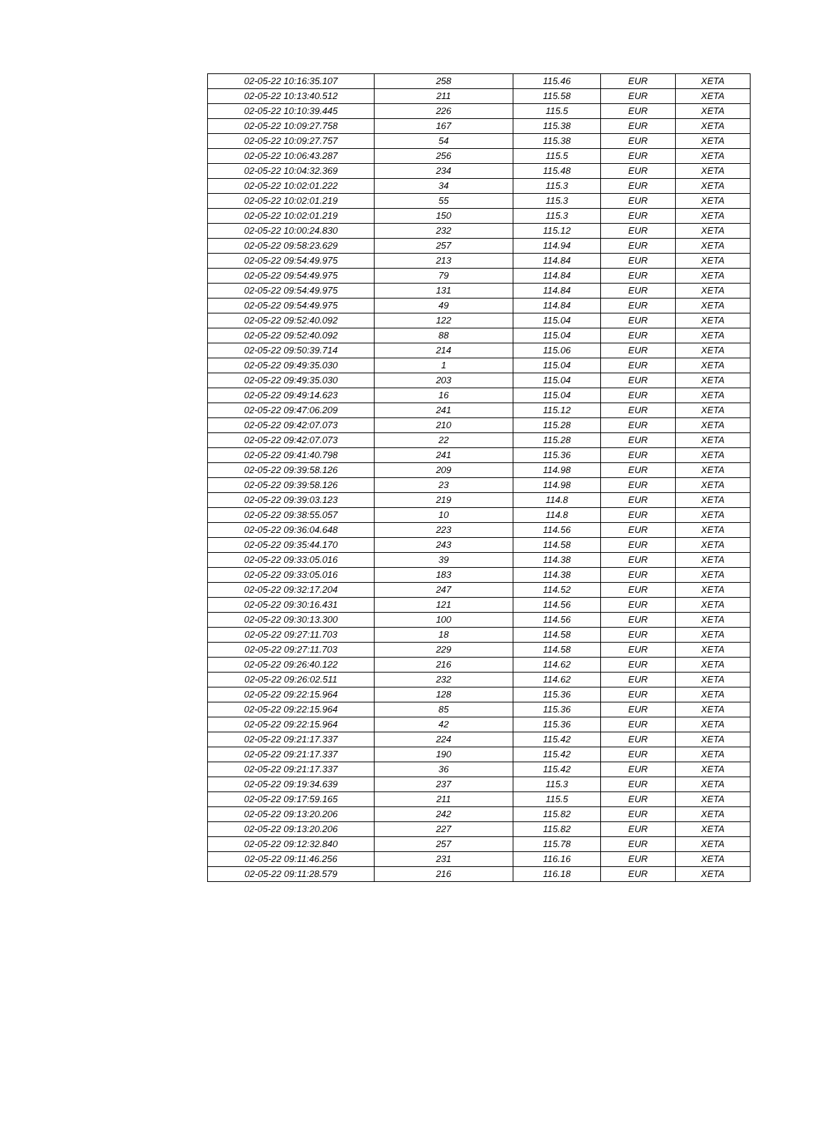| 02-05-22 10:16:35.107 | 258 | 115.46 | EUR | XETA |
| 02-05-22 10:13:40.512 | 211 | 115.58 | EUR | XETA |
| 02-05-22 10:10:39.445 | 226 | 115.5 | EUR | XETA |
| 02-05-22 10:09:27.758 | 167 | 115.38 | EUR | XETA |
| 02-05-22 10:09:27.757 | 54 | 115.38 | EUR | XETA |
| 02-05-22 10:06:43.287 | 256 | 115.5 | EUR | XETA |
| 02-05-22 10:04:32.369 | 234 | 115.48 | EUR | XETA |
| 02-05-22 10:02:01.222 | 34 | 115.3 | EUR | XETA |
| 02-05-22 10:02:01.219 | 55 | 115.3 | EUR | XETA |
| 02-05-22 10:02:01.219 | 150 | 115.3 | EUR | XETA |
| 02-05-22 10:00:24.830 | 232 | 115.12 | EUR | XETA |
| 02-05-22 09:58:23.629 | 257 | 114.94 | EUR | XETA |
| 02-05-22 09:54:49.975 | 213 | 114.84 | EUR | XETA |
| 02-05-22 09:54:49.975 | 79 | 114.84 | EUR | XETA |
| 02-05-22 09:54:49.975 | 131 | 114.84 | EUR | XETA |
| 02-05-22 09:54:49.975 | 49 | 114.84 | EUR | XETA |
| 02-05-22 09:52:40.092 | 122 | 115.04 | EUR | XETA |
| 02-05-22 09:52:40.092 | 88 | 115.04 | EUR | XETA |
| 02-05-22 09:50:39.714 | 214 | 115.06 | EUR | XETA |
| 02-05-22 09:49:35.030 | 1 | 115.04 | EUR | XETA |
| 02-05-22 09:49:35.030 | 203 | 115.04 | EUR | XETA |
| 02-05-22 09:49:14.623 | 16 | 115.04 | EUR | XETA |
| 02-05-22 09:47:06.209 | 241 | 115.12 | EUR | XETA |
| 02-05-22 09:42:07.073 | 210 | 115.28 | EUR | XETA |
| 02-05-22 09:42:07.073 | 22 | 115.28 | EUR | XETA |
| 02-05-22 09:41:40.798 | 241 | 115.36 | EUR | XETA |
| 02-05-22 09:39:58.126 | 209 | 114.98 | EUR | XETA |
| 02-05-22 09:39:58.126 | 23 | 114.98 | EUR | XETA |
| 02-05-22 09:39:03.123 | 219 | 114.8 | EUR | XETA |
| 02-05-22 09:38:55.057 | 10 | 114.8 | EUR | XETA |
| 02-05-22 09:36:04.648 | 223 | 114.56 | EUR | XETA |
| 02-05-22 09:35:44.170 | 243 | 114.58 | EUR | XETA |
| 02-05-22 09:33:05.016 | 39 | 114.38 | EUR | XETA |
| 02-05-22 09:33:05.016 | 183 | 114.38 | EUR | XETA |
| 02-05-22 09:32:17.204 | 247 | 114.52 | EUR | XETA |
| 02-05-22 09:30:16.431 | 121 | 114.56 | EUR | XETA |
| 02-05-22 09:30:13.300 | 100 | 114.56 | EUR | XETA |
| 02-05-22 09:27:11.703 | 18 | 114.58 | EUR | XETA |
| 02-05-22 09:27:11.703 | 229 | 114.58 | EUR | XETA |
| 02-05-22 09:26:40.122 | 216 | 114.62 | EUR | XETA |
| 02-05-22 09:26:02.511 | 232 | 114.62 | EUR | XETA |
| 02-05-22 09:22:15.964 | 128 | 115.36 | EUR | XETA |
| 02-05-22 09:22:15.964 | 85 | 115.36 | EUR | XETA |
| 02-05-22 09:22:15.964 | 42 | 115.36 | EUR | XETA |
| 02-05-22 09:21:17.337 | 224 | 115.42 | EUR | XETA |
| 02-05-22 09:21:17.337 | 190 | 115.42 | EUR | XETA |
| 02-05-22 09:21:17.337 | 36 | 115.42 | EUR | XETA |
| 02-05-22 09:19:34.639 | 237 | 115.3 | EUR | XETA |
| 02-05-22 09:17:59.165 | 211 | 115.5 | EUR | XETA |
| 02-05-22 09:13:20.206 | 242 | 115.82 | EUR | XETA |
| 02-05-22 09:13:20.206 | 227 | 115.82 | EUR | XETA |
| 02-05-22 09:12:32.840 | 257 | 115.78 | EUR | XETA |
| 02-05-22 09:11:46.256 | 231 | 116.16 | EUR | XETA |
| 02-05-22 09:11:28.579 | 216 | 116.18 | EUR | XETA |